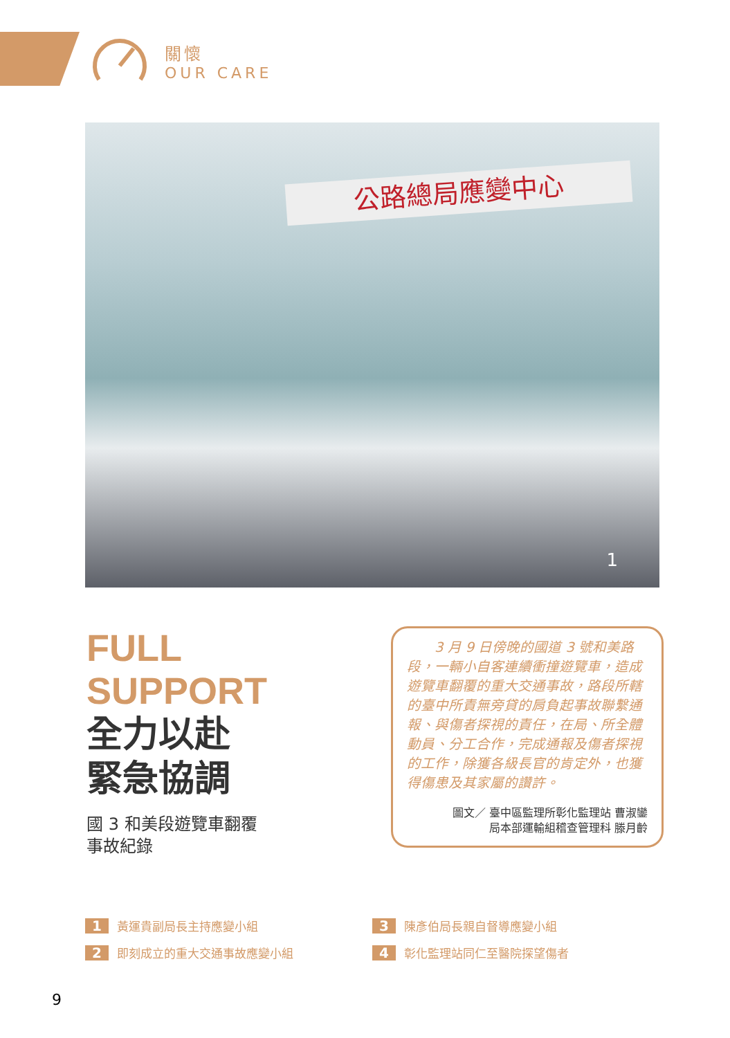關懷
OUR CARE
公路總局應變中心
1
FULL
SUPPORT
全力以赴
緊急協調
國 3 和美段遊覽車翻覆
事故紀錄
　　3 月 9 日傍晚的國道 3 號和美路段，一輛小自客連續衝撞遊覽車，造成遊覽車翻覆的重大交通事故，路段所轄的臺中所責無旁貸的肩負起事故聯繫通報、與傷者探視的責任，在局、所全體動員、分工合作，完成通報及傷者探視的工作，除獲各級長官的肯定外，也獲得傷患及其家屬的讚許。
圖文／ 臺中區監理所彰化監理站 曹淑鑾
局本部運輸組稽查管理科 滕月齡
1 黃運貴副局長主持應變小組
3 陳彥伯局長親自督導應變小組
2 即刻成立的重大交通事故應變小組
4 彰化監理站同仁至醫院探望傷者
9